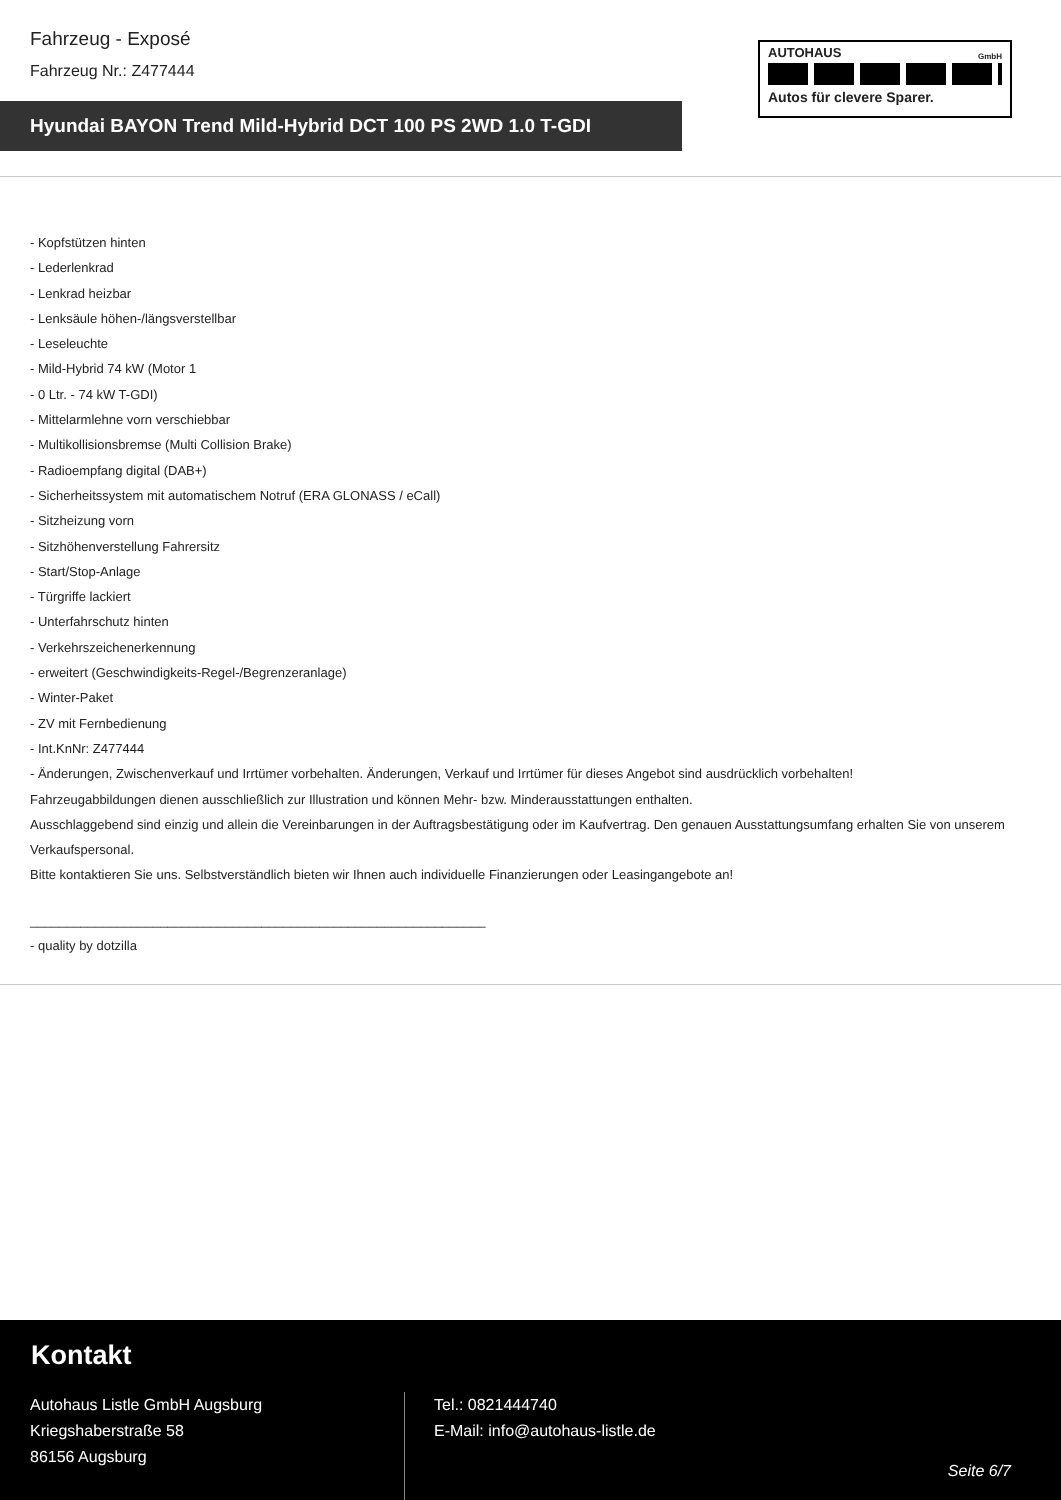Fahrzeug - Exposé
Fahrzeug Nr.: Z477444
AUTOHAUS
GmbH
Autos für clevere Sparer.
Hyundai BAYON Trend Mild-Hybrid DCT 100 PS 2WD 1.0 T-GDI
- Kopfstützen hinten
- Lederlenkrad
- Lenkrad heizbar
- Lenksäule höhen-/längsverstellbar
- Leseleuchte
- Mild-Hybrid 74 kW (Motor 1
- 0 Ltr. - 74 kW T-GDI)
- Mittelarmlehne vorn verschiebbar
- Multikollisionsbremse (Multi Collision Brake)
- Radioempfang digital (DAB+)
- Sicherheitssystem mit automatischem Notruf (ERA GLONASS / eCall)
- Sitzheizung vorn
- Sitzhöhenverstellung Fahrersitz
- Start/Stop-Anlage
- Türgriffe lackiert
- Unterfahrschutz hinten
- Verkehrszeichenerkennung
- erweitert (Geschwindigkeits-Regel-/Begrenzeranlage)
- Winter-Paket
- ZV mit Fernbedienung
- Int.KnNr: Z477444
- Änderungen, Zwischenverkauf und Irrtümer vorbehalten. Änderungen, Verkauf und Irrtümer für dieses Angebot sind ausdrücklich vorbehalten!
Fahrzeugabbildungen dienen ausschließlich zur Illustration und können Mehr- bzw. Minderausstattungen enthalten.
Ausschlaggebend sind einzig und allein die Vereinbarungen in der Auftragsbestätigung oder im Kaufvertrag. Den genauen Ausstattungsumfang erhalten Sie von unserem Verkaufspersonal.
Bitte kontaktieren Sie uns. Selbstverständlich bieten wir Ihnen auch individuelle Finanzierungen oder Leasingangebote an!
_______________________________________________________________
- quality by dotzilla
Kontakt
Autohaus Listle GmbH Augsburg
Kriegshaberstraße 58
86156 Augsburg
Tel.: 0821444740
E-Mail: info@autohaus-listle.de
Seite 6/7